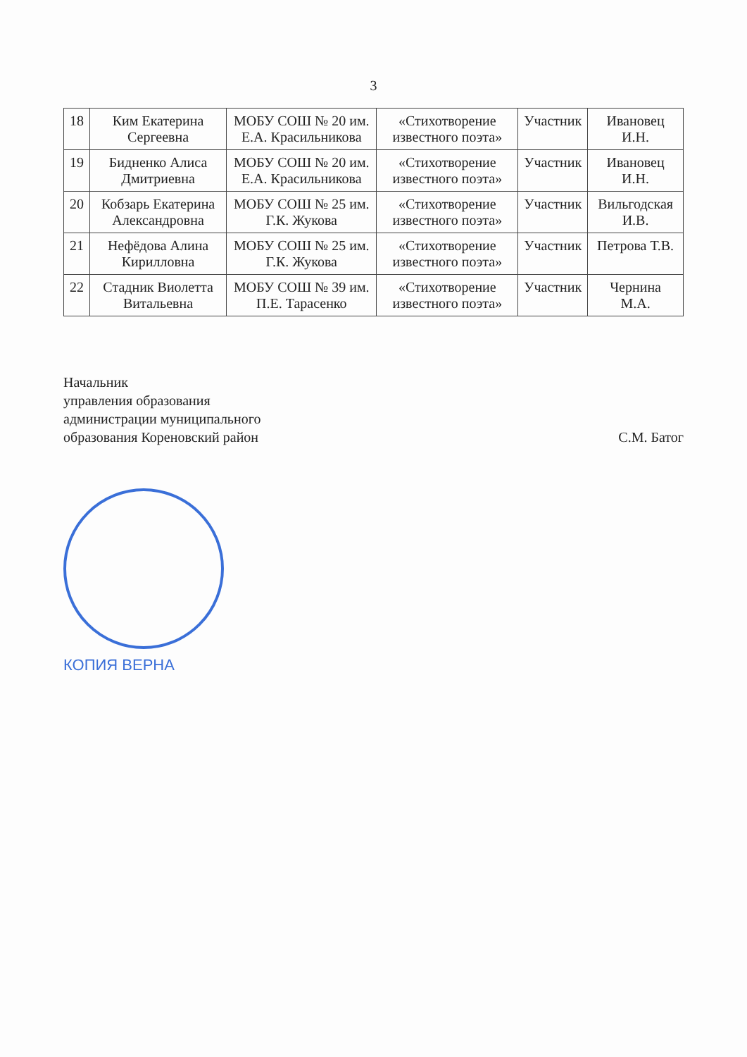3
| 18 | Ким Екатерина Сергеевна | МОБУ СОШ № 20 им. Е.А. Красильникова | «Стихотворение известного поэта» | Участник | Ивановец И.Н. |
| 19 | Бидненко Алиса Дмитриевна | МОБУ СОШ № 20 им. Е.А. Красильникова | «Стихотворение известного поэта» | Участник | Ивановец И.Н. |
| 20 | Кобзарь Екатерина Александровна | МОБУ СОШ № 25 им. Г.К. Жукова | «Стихотворение известного поэта» | Участник | Вильгодская И.В. |
| 21 | Нефёдова Алина Кирилловна | МОБУ СОШ № 25 им. Г.К. Жукова | «Стихотворение известного поэта» | Участник | Петрова Т.В. |
| 22 | Стадник Виолетта Витальевна | МОБУ СОШ № 39 им. П.Е. Тарасенко | «Стихотворение известного поэта» | Участник | Чернина М.А. |
Начальник
управления образования
администрации муниципального
образования Кореновский район
С.М. Батог
КОПИЯ ВЕРНА